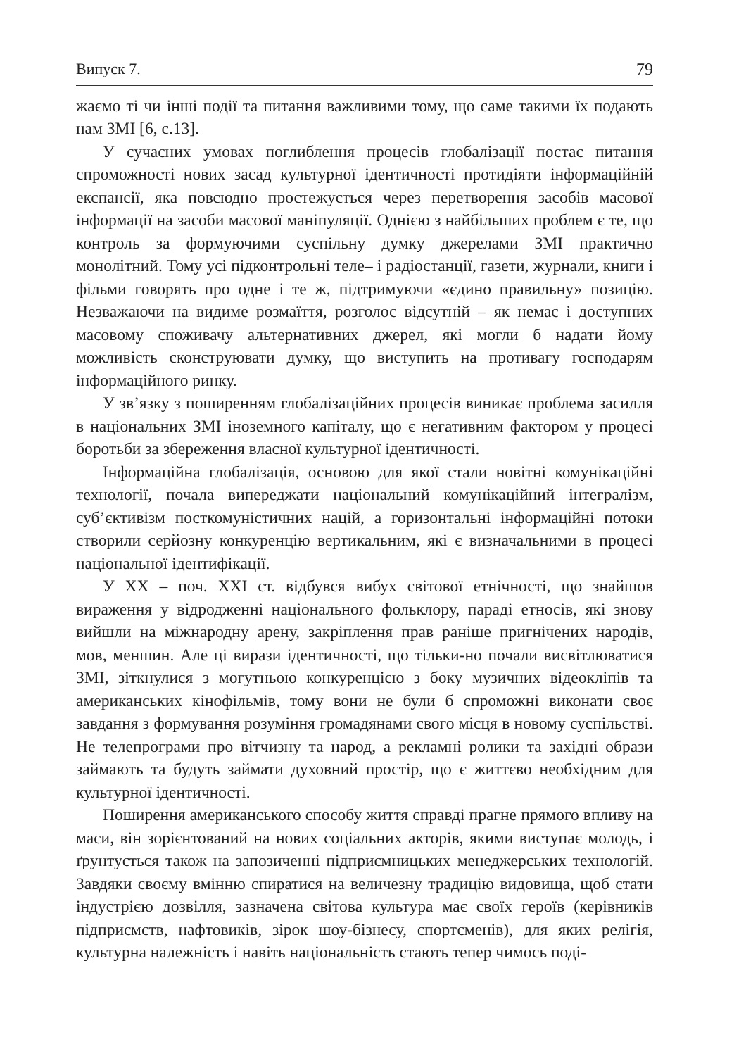Випуск 7. 79
жаємо ті чи інші події та питання важливими тому, що саме такими їх подають нам ЗМІ [6, с.13].
У сучасних умовах поглиблення процесів глобалізації постає питання спроможності нових засад культурної ідентичності протидіяти інформаційній експансії, яка повсюдно простежується через перетворення засобів масової інформації на засоби масової маніпуляції. Однією з найбільших проблем є те, що контроль за формуючими суспільну думку джерелами ЗМІ практично монолітний. Тому усі підконтрольні теле– і радіостанції, газети, журнали, книги і фільми говорять про одне і те ж, підтримуючи «єдино правильну» позицію. Незважаючи на видиме розмаїття, розголос відсутній – як немає і доступних масовому споживачу альтернативних джерел, які могли б надати йому можливість сконструювати думку, що виступить на противагу господарям інформаційного ринку.
У зв’язку з поширенням глобалізаційних процесів виникає проблема засилля в національних ЗМІ іноземного капіталу, що є негативним фактором у процесі боротьби за збереження власної культурної ідентичності.
Інформаційна глобалізація, основою для якої стали новітні комунікаційні технології, почала випереджати національний комунікаційний інтегралізм, суб’єктивізм посткомуністичних націй, а горизонтальні інформаційні потоки створили серйозну конкуренцію вертикальним, які є визначальними в процесі національної ідентифікації.
У ХХ – поч. ХХІ ст. відбувся вибух світової етнічності, що знайшов вираження у відродженні національного фольклору, параді етносів, які знову вийшли на міжнародну арену, закріплення прав раніше пригнічених народів, мов, меншин. Але ці вирази ідентичності, що тільки-но почали висвітлюватися ЗМІ, зіткнулися з могутньою конкуренцією з боку музичних відеокліпів та американських кінофільмів, тому вони не були б спроможні виконати своє завдання з формування розуміння громадянами свого місця в новому суспільстві. Не телепрограми про вітчизну та народ, а рекламні ролики та західні образи займають та будуть займати духовний простір, що є життєво необхідним для культурної ідентичності.
Поширення американського способу життя справді прагне прямого впливу на маси, він зорієнтований на нових соціальних акторів, якими виступає молодь, і ґрунтується також на запозиченні підприємницьких менеджерських технологій. Завдяки своєму вмінню спиратися на величезну традицію видовища, щоб стати індустрією дозвілля, зазначена світова культура має своїх героїв (керівників підприємств, нафтовиків, зірок шоу-бізнесу, спортсменів), для яких релігія, культурна належність і навіть національність стають тепер чимось поді-